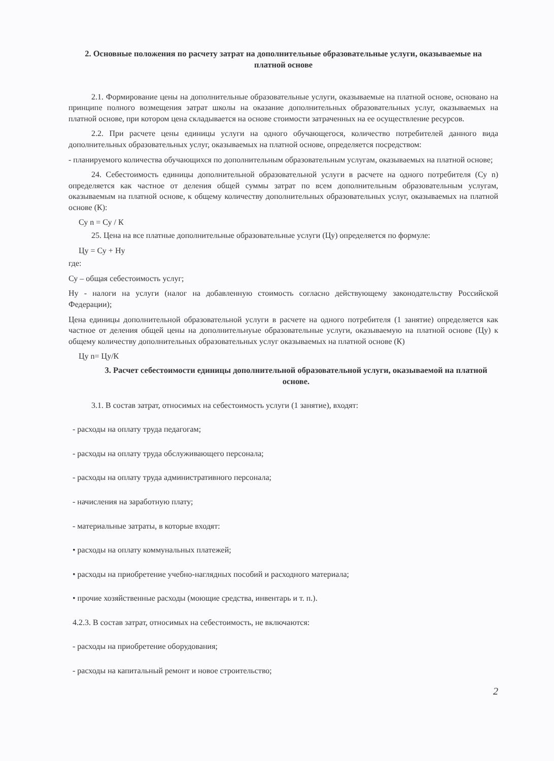2. Основные положения по расчету затрат на дополнительные образовательные услуги, оказываемые на платной основе
2.1. Формирование цены на дополнительные образовательные услуги, оказываемые на платной основе, основано на принципе полного возмещения затрат школы на оказание дополнительных образовательных услуг, оказываемых на платной основе, при котором цена складывается на основе стоимости затраченных на ее осуществление ресурсов.
2.2. При расчете цены единицы услуги на одного обучающегося, количество потребителей данного вида дополнительных образовательных услуг, оказываемых на платной основе, определяется посредством:
- планируемого количества обучающихся по дополнительным образовательным услугам, оказываемых на платной основе;
24. Себестоимость единицы дополнительной образовательной услуги в расчете на одного потребителя (Су n) определяется как частное от деления общей суммы затрат по всем дополнительным образовательным услугам, оказываемым на платной основе, к общему количеству дополнительных образовательных услуг, оказываемых на платной основе (К):
Су n = Су / К
25. Цена на все платные дополнительные образовательные услуги (Цу) определяется по формуле:
Цу = Су + Ну
где:
Су – общая себестоимость услуг;
Ну - налоги на услуги (налог на добавленную стоимость согласно действующему законодательству Российской Федерации);
Цена единицы дополнительной образовательной услуги в расчете на одного потребителя (1 занятие) определяется как частное от деления общей цены на дополнительнуые образовательные услуги, оказываемую на платной основе (Цу) к общему количеству дополнительных образовательных услуг оказываемых на платной основе (К)
Цу n= Цу/К
3. Расчет себестоимости единицы дополнительной образовательной услуги, оказываемой на платной основе.
3.1. В состав затрат, относимых на себестоимость услуги (1 занятие), входят:
- расходы на оплату труда педагогам;
- расходы на оплату труда обслуживающего персонала;
- расходы на оплату труда административного персонала;
- начисления на заработную плату;
- материальные затраты, в которые входят:
• расходы на оплату коммунальных платежей;
• расходы на приобретение учебно-наглядных пособий и расходного материала;
• прочие хозяйственные расходы (моющие средства, инвентарь и т. п.).
4.2.3. В состав затрат, относимых на себестоимость, не включаются:
- расходы на приобретение оборудования;
- расходы на капитальный ремонт и новое строительство;
2